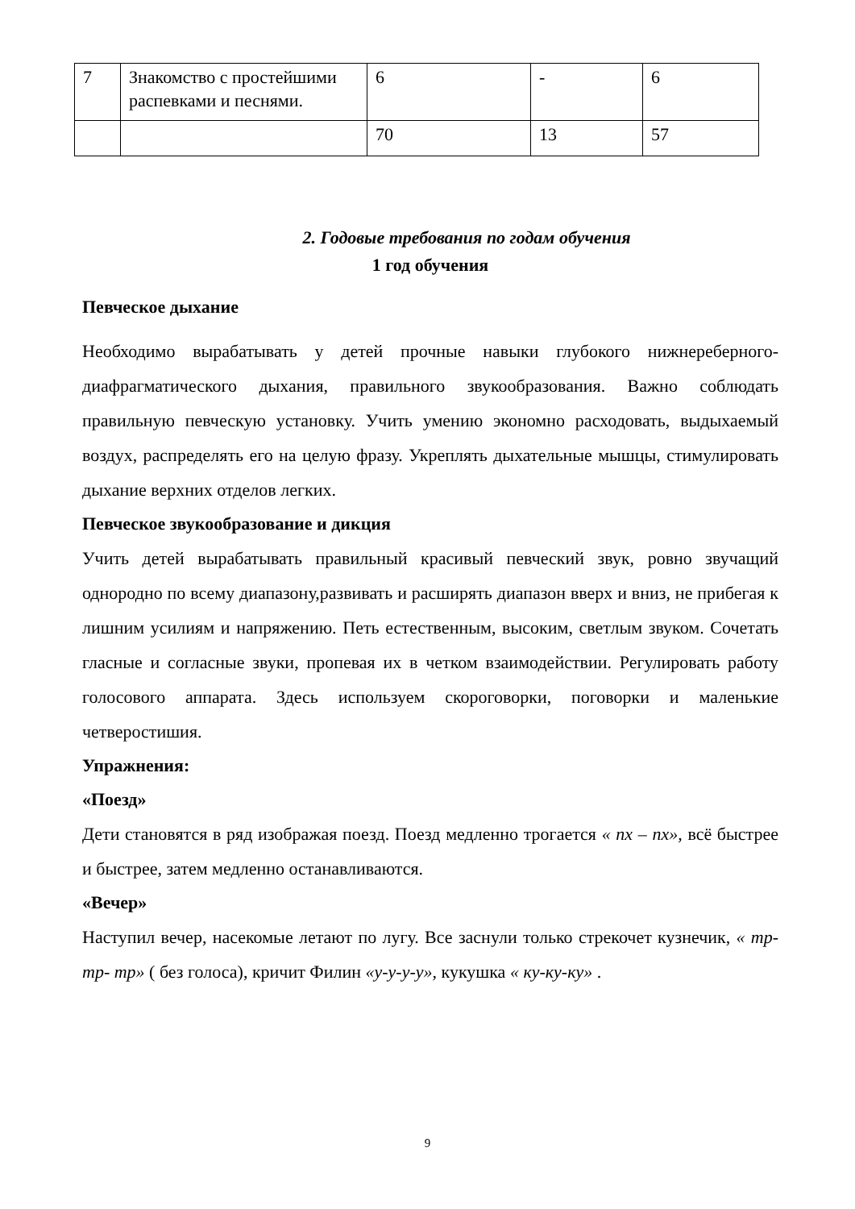| 7 | Знакомство с простейшими распевками и песнями. | 6 | - | 6 |
| | | 70 | 13 | 57 |
2. Годовые требования по годам обучения
1 год обучения
Певческое дыхание
Необходимо вырабатывать у детей прочные навыки глубокого нижнереберного-диафрагматического дыхания, правильного звукообразования. Важно соблюдать правильную певческую установку. Учить умению экономно расходовать, выдыхаемый воздух, распределять его на целую фразу. Укреплять дыхательные мышцы, стимулировать дыхание верхних отделов легких.
Певческое звукообразование и дикция
Учить детей вырабатывать правильный красивый певческий звук, ровно звучащий однородно по всему диапазону,развивать и расширять диапазон вверх и вниз, не прибегая к лишним усилиям и напряжению. Петь естественным, высоким, светлым звуком. Сочетать гласные и согласные звуки, пропевая их в четком взаимодействии. Регулировать работу голосового аппарата. Здесь используем скороговорки, поговорки и маленькие четверостишия.
Упражнения:
«Поезд»
Дети становятся в ряд изображая поезд. Поезд медленно трогается « пх – пх», всё быстрее и быстрее, затем медленно останавливаются.
«Вечер»
Наступил вечер, насекомые летают по лугу. Все заснули только стрекочет кузнечик, « тр- тр- тр» ( без голоса), кричит Филин «у-у-у-у», кукушка « ку-ку-ку» .
9